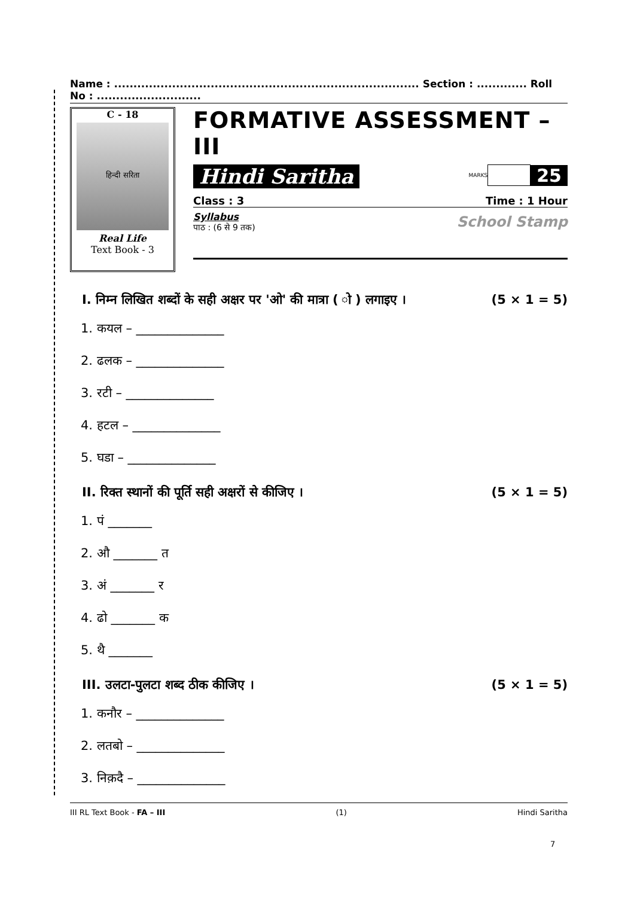Name : ............................................................................... Section : ............. Roll No : ...........................
C - 18
हिन्दी सरिता
Real Life
Text Book - 3
FORMATIVE ASSESSMENT – III
Hindi Saritha
MARKS
25
Class : 3 Time : 1 Hour
School Stamp
Syllabus
पाठ : (6 से 9 तक)
I. निम्न लिखित शब्दों के सही अक्षर पर 'ओ' की मात्रा ( ो ) लगाइए । (5 × 1 = 5)
1. कयल – ______________
2. ढलक – ______________
3. रटी – ______________
4. हटल – ______________
5. घडा – ______________
II. रिक्त स्थानों की पूर्ति सही अक्षरों से कीजिए । (5 × 1 = 5)
1. पं _______
2. औ _______ त
3. अं _______ र
4. ढो _______ क
5. थै _______
III. उलटा-पुलटा शब्द ठीक कीजिए । (5 × 1 = 5)
1. कनौर – ______________
2. लतबो – ______________
3. निक़दै – ______________
III RL Text Book - FA – III (1) Hindi Saritha
7